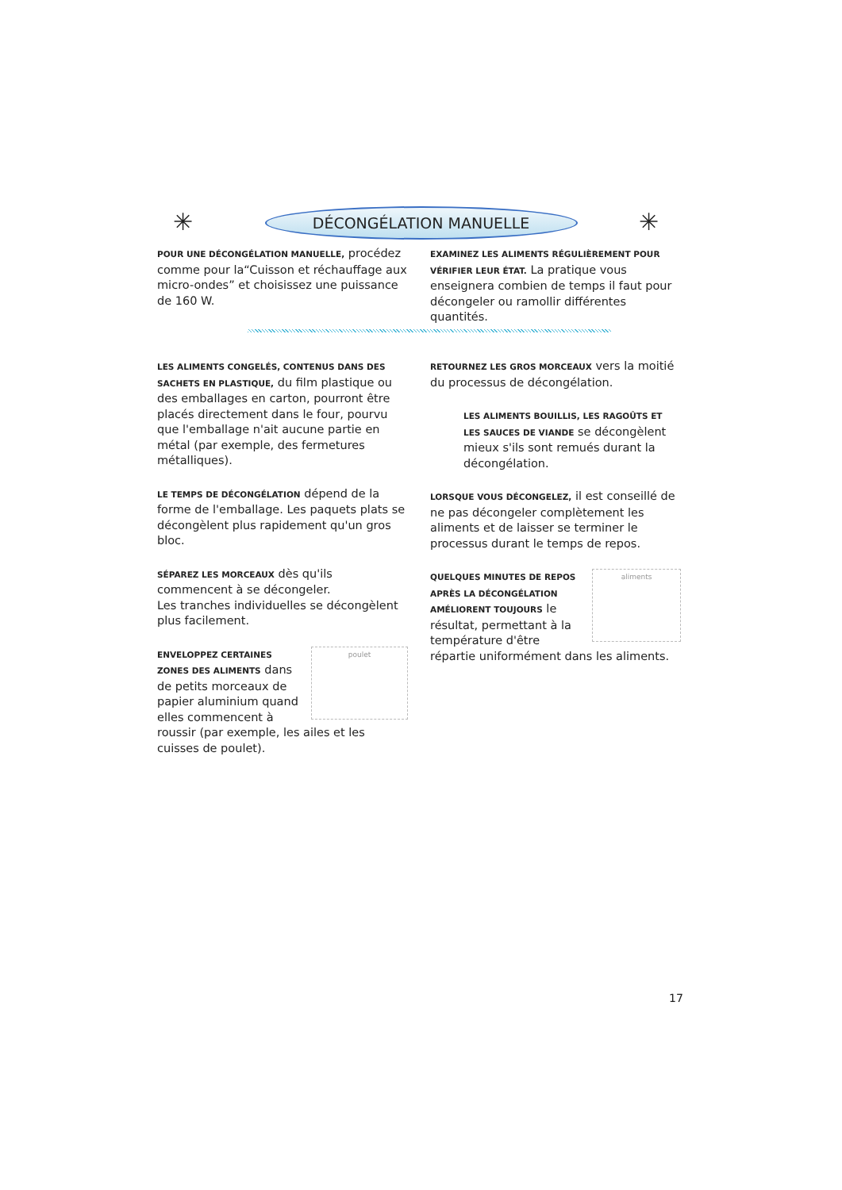✳
DÉCONGÉLATION MANUELLE ✳
POUR UNE DÉCONGÉLATION MANUELLE, procédez comme pour la“Cuisson et réchauffage aux micro-ondes” et choisissez une puissance de 160 W.
EXAMINEZ LES ALIMENTS RÉGULIÈREMENT POUR VÉRIFIER LEUR ÉTAT. La pratique vous enseignera combien de temps il faut pour décongeler ou ramollir différentes quantités.
LES ALIMENTS CONGELÉS, CONTENUS DANS DES SACHETS EN PLASTIQUE, du film plastique ou des emballages en carton, pourront être placés directement dans le four, pourvu que l'emballage n'ait aucune partie en métal (par exemple, des fermetures métalliques).
LE TEMPS DE DÉCONGÉLATION dépend de la forme de l'emballage. Les paquets plats se décongèlent plus rapidement qu'un gros bloc.
SÉPAREZ LES MORCEAUX dès qu'ils commencent à se décongeler.
Les tranches individuelles se décongèlent plus facilement.
poulet
ENVELOPPEZ CERTAINES ZONES DES ALIMENTS dans de petits morceaux de papier aluminium quand elles commencent à roussir (par exemple, les ailes et les cuisses de poulet).
RETOURNEZ LES GROS MORCEAUX vers la moitié du processus de décongélation.
LES ALIMENTS BOUILLIS, LES RAGOÛTS ET LES SAUCES DE VIANDE se décongèlent mieux s'ils sont remués durant la décongélation.
LORSQUE VOUS DÉCONGELEZ, il est conseillé de ne pas décongeler complètement les aliments et de laisser se terminer le processus durant le temps de repos.
aliments
QUELQUES MINUTES DE REPOS APRÈS LA DÉCONGÉLATION AMÉLIORENT TOUJOURS le résultat, permettant à la température d'être répartie uniformément dans les aliments.
17